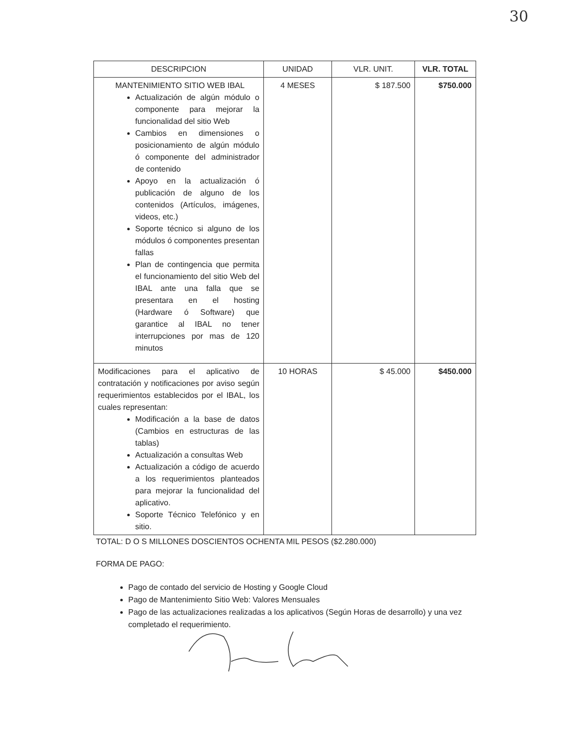30
| DESCRIPCION | UNIDAD | VLR. UNIT. | VLR. TOTAL |
| --- | --- | --- | --- |
| MANTENIMIENTO SITIO WEB IBAL Actualización de algún módulo o componente para mejorar la funcionalidad del sitio Web Cambios en dimensiones o posicionamiento de algún módulo ó componente del administrador de contenido Apoyo en la actualización ó publicación de alguno de los contenidos (Artículos, imágenes, videos, etc.) Soporte técnico si alguno de los módulos ó componentes presentan fallas Plan de contingencia que permita el funcionamiento del sitio Web del IBAL ante una falla que se presentara en el hosting (Hardware ó Software) que garantice al IBAL no tener interrupciones por mas de 120 minutos | 4 MESES | $ 187.500 | $750.000 |
| Modificaciones para el aplicativo de contratación y notificaciones por aviso según requerimientos establecidos por el IBAL, los cuales representan: Modificación a la base de datos (Cambios en estructuras de las tablas) Actualización a consultas Web Actualización a código de acuerdo a los requerimientos planteados para mejorar la funcionalidad del aplicativo. Soporte Técnico Telefónico y en sitio. | 10 HORAS | $ 45.000 | $450.000 |
TOTAL: D O S MILLONES DOSCIENTOS OCHENTA MIL PESOS ($2.280.000)
FORMA DE PAGO:
Pago de contado del servicio de Hosting y Google Cloud
Pago de Mantenimiento Sitio Web: Valores Mensuales
Pago de las actualizaciones realizadas a los aplicativos (Según Horas de desarrollo) y una vez completado el requerimiento.